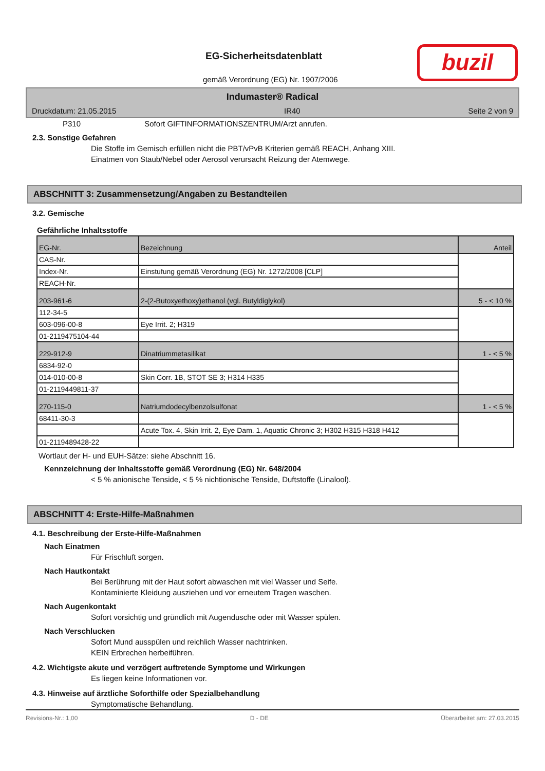EG-Sicherheitsdatenblatt
gemäß Verordnung (EG) Nr. 1907/2006
buzil
Indumaster® Radical
Druckdatum: 21.05.2015 IR40 Seite 2 von 9
P310 Sofort GIFTINFORMATIONSZENTRUM/Arzt anrufen.
2.3. Sonstige Gefahren
Die Stoffe im Gemisch erfüllen nicht die PBT/vPvB Kriterien gemäß REACH, Anhang XIII.
Einatmen von Staub/Nebel oder Aerosol verursacht Reizung der Atemwege.
ABSCHNITT 3: Zusammensetzung/Angaben zu Bestandteilen
3.2. Gemische
Gefährliche Inhaltsstoffe
| EG-Nr. | Bezeichnung | Anteil |
| CAS-Nr. | | |
| Index-Nr. | Einstufung gemäß Verordnung (EG) Nr. 1272/2008 [CLP] | |
| REACH-Nr. | | |
| 203-961-6 | 2-(2-Butoxyethoxy)ethanol (vgl. Butyldiglykol) | 5 - < 10 % |
| 112-34-5 | | |
| 603-096-00-8 | Eye Irrit. 2; H319 | |
| 01-2119475104-44 | | |
| 229-912-9 | Dinatriummetasilikat | 1 - < 5 % |
| 6834-92-0 | | |
| 014-010-00-8 | Skin Corr. 1B, STOT SE 3; H314 H335 | |
| 01-2119449811-37 | | |
| 270-115-0 | Natriumdodecylbenzolsulfonat | 1 - < 5 % |
| 68411-30-3 | | |
| | Acute Tox. 4, Skin Irrit. 2, Eye Dam. 1, Aquatic Chronic 3; H302 H315 H318 H412 | |
| 01-2119489428-22 | | |
Wortlaut der H- und EUH-Sätze: siehe Abschnitt 16.
Kennzeichnung der Inhaltsstoffe gemäß Verordnung (EG) Nr. 648/2004
< 5 % anionische Tenside, < 5 % nichtionische Tenside, Duftstoffe (Linalool).
ABSCHNITT 4: Erste-Hilfe-Maßnahmen
4.1. Beschreibung der Erste-Hilfe-Maßnahmen
Nach Einatmen
Für Frischluft sorgen.
Nach Hautkontakt
Bei Berührung mit der Haut sofort abwaschen mit viel Wasser und Seife.
Kontaminierte Kleidung ausziehen und vor erneutem Tragen waschen.
Nach Augenkontakt
Sofort vorsichtig und gründlich mit Augendusche oder mit Wasser spülen.
Nach Verschlucken
Sofort Mund ausspülen und reichlich Wasser nachtrinken.
KEIN Erbrechen herbeiführen.
4.2. Wichtigste akute und verzögert auftretende Symptome und Wirkungen
Es liegen keine Informationen vor.
4.3. Hinweise auf ärztliche Soforthilfe oder Spezialbehandlung
Symptomatische Behandlung.
Revisions-Nr.: 1,00 D - DE Überarbeitet am: 27.03.2015